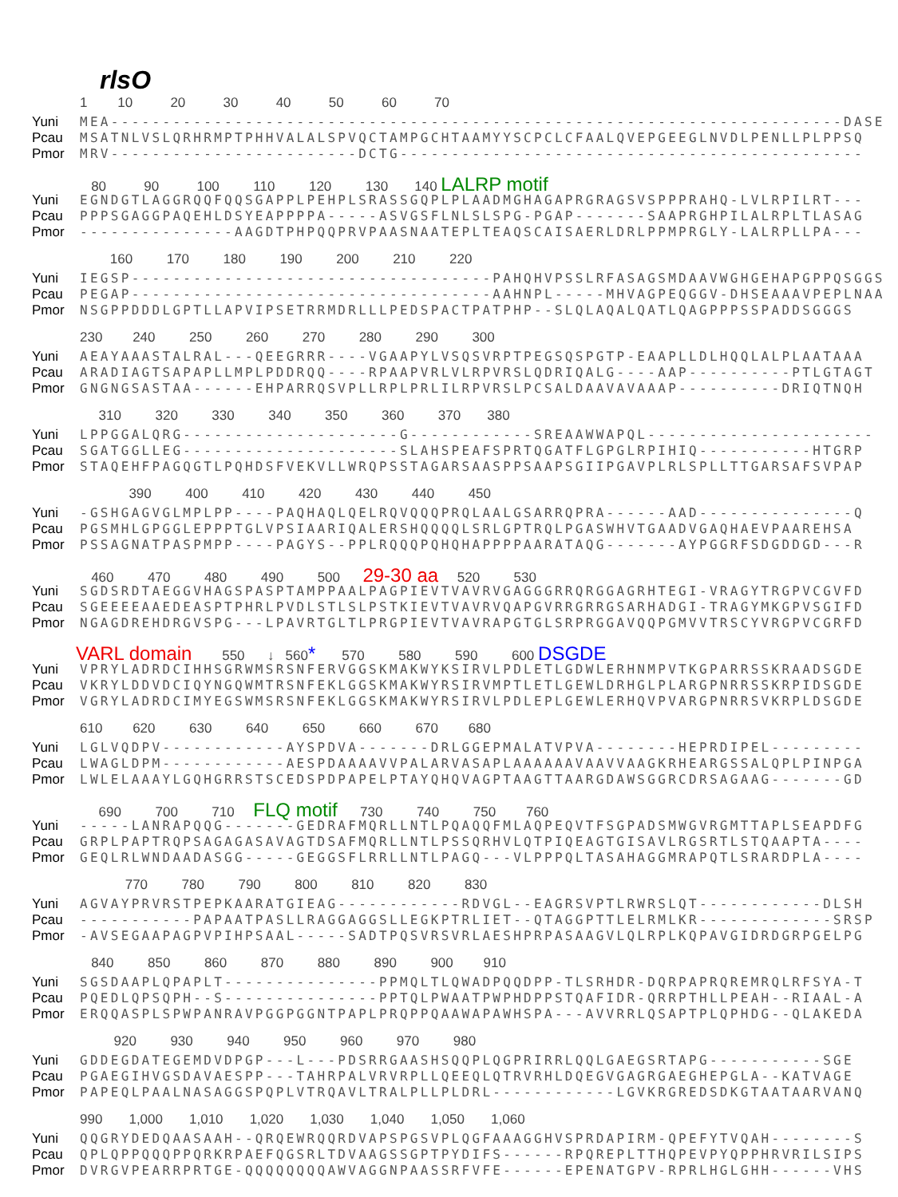rlsO
1 10 20 30 40 50 60 70
Yuni MEA-----------------------------------------------------------------------DASE
Pcau MSATNLVSLQRHRMPTPHHVALALSPVQCTAMPGCHTAAMYYSCPCLCFAALQVEPGEEGLNVDLPENLLPLPPSQ
Pmor MRV------------------------DCTG---------------------------------------------
80 90 100 110 120 130 140 LALRP motif
Yuni EGNDGTLAGGRQQFQQSGAPPLPEHPLSRASSGQPLPLAADMGHAGAPRGRAGSVSPPPRAHQ-LVLRPILRT---
Pcau PPPSGAGGPAQEHLDSYEAPPPPA-----ASVGSFLNLSLSPG-PGAP-------SAAPRGHPILALRPLTLASAG
Pmor ---------------AAGDTPHPQQPRVPAASNAATEPLTEAQSCAISAERLDRLPPMPRGLY-LALRPLLPA---
160 170 180 190 200 210 220
Yuni IEGSP-----------------------------------PAHQHVPSSLRFASAGSMDAAVWGHGEHAPGPPQSGGS
Pcau PEGAP-----------------------------------AAHNPL-----MHVAGPEQGGV-DHSEAAAVPEPLNAA
Pmor NSGPPDDDLGPTLLAPVIPSETRRMDRLLLPEDSPACTPATPHP--SLQLAQALQATLQAGPPPSSPADDSGGGS
230 240 250 260 270 280 290 300
Yuni AEAYAAASTALRAL---QEEGRRR----VGAAPYLVSQSVRPTPEGSQSPGTP-EAAPLLDLHQQLALPLAATAAA
Pcau ARADIAGTSAPAPLLMPLPDDRQQ----RPAAPVRLVLRPVRSLQDRIQALG----AAP----------PTLGTAGT
Pmor GNGNGSASTAA------EHPARRQSVPLLRPLPRLILRPVRSLPCSALDAAVAVAAAP----------DRIQTNQH
310 320 330 340 350 360 370 380
Yuni LPPGGALQRG---------------------G------------SREAAWWAPQL----------------------
Pcau SGATGGLLEG---------------------SLAHSPEAFSPRTQGATFLGPGLRPIHIQ-----------HTGRP
Pmor STAQEHFPAGQGTLPQHDSFVEKVLLWRQPSSTAGARSAASPPSAAPSGIIPGAVPLRLSPLLTTGARSAFSVPAP
390 400 410 420 430 440 450
Yuni -GSHGAGVGLMPLPP----PAQHAQLQELRQVQQQPRQLAALGSARRQPRA------AAD---------------Q
Pcau PGSMHLGPGGLEPPPTGLVPSIAARIQALERSHQQQQLSRLGPTRQLPGASWHVTGAADVGAQHAEVPAAREHSA
Pmor PSSAGNATPASPMPP----PAGYS--PPLRQQQPQHQHAPPPPAARATAQG-------AYPGGRFSDGDDGD---R
460 470 480 490 500 29-30 aa 520 530
Yuni SGDSRDTAEGGVHAGSPASPTAMPPAALPAGPIEVTVAVRVGAGGGRRQRGGAGRHTEGI-VRAGYTRGPVCGVFD
Pcau SGEEEEAAEDEASPTPHRLPVDLSTLSLPSTKIEVTVAVRVQAPGVRRGRRGSARHADGI-TRAGYMKGPVSGIFD
Pmor NGAGDREHDRGVSPG---LPAVRTGLTLPRGPIEVTVAVRAPGTGLSRPRGGAVQQPGMVVTRSCYVRGPVCGRFD
VARL domain 550 ↓ 560* 570 580 590 600 DSGDE
Yuni VPRYLADRDCIHHSGRWMSRSNFERVGGSKMAKWYKSIRVLPDLETLGDWLERHNMPVTKGPARRSSKRAADSGDE
Pcau VKRYLDDVDCIQYNGQWMTRSNFEKLGGSKMAKWYRSIRVMPTLETLGEWLDRHGLPLARGPNRRSSKRPIDSGDE
Pmor VGRYLADRDCIMYEGSWMSRSNFEKLGGSKMAKWYRSIRVLPDLEPLGEWLERHQVPVARGPNRRSVKRPLDSGDE
610 620 630 640 650 660 670 680
Yuni LGLVQDPV------------AYSPDVA-------DRLGGEPMALATVPVA--------HEPRDIPEL---------
Pcau LWAGLDPM------------AESPDAAAAVVPALARVASAPLAAAAAAVAAVVAAGKRHEARGSSALQPLPINPGA
Pmor LWLELAAAYLGQHGRRSTSCEDSPDPAPELPTAYQHQVAGPTAAGTTAARGDAWSGGRCDRSAGAAG-------GD
690 700 710 FLQ motif 730 740 750 760
Yuni -----LANRAPQQG-------GEDRAFMQRLLNTLPQAQQFMLAQPEQVTFSGPADSMWGVRGMTTAPLSEAPDFG
Pcau GRPLPAPTRQPSAGAGASAVAGTDSAFMQRLLNTLPSSQRHVLQTPIQEAGTGISAVLRGSRTLSTQAAPTA----
Pmor GEQLRLWNDAADASGG-----GEGGSFLRRLLNTLPAGQ---VLPPPQLTASAHAGGMRAPQTLSRARDPLA----
770 780 790 800 810 820 830
Yuni AGVAYPRVRSTPEPKAARATGIEAG------------RDVGL--EAGRSVPTLRWRSLQT------------DLSH
Pcau -----------PAPAATPASLLRAGGAGGSLLEGKPTRLIET--QTAGGPTTLELRMLKR-------------SRSP
Pmor -AVSEGAAPAGPVPIHPSAAL-----SADTPQSVRSVRLAESHPRPASAAGVLQLRPLKQPAVGIDRDGRPGELPG
840 850 860 870 880 890 900 910
Yuni SGSDAAPLQPAPLT---------------PPMQLTLQWADPQQDPP-TLSRHDR-DQRPAPRQREMRQLRFSYA-T
Pcau PQEDLQPSQPH--S---------------PPTQLPWAATPWPHDPPSTQAFIDR-QRRPTHLLPEAH--RIAAL-A
Pmor ERQQASPLSPWPANRAVPGGPGGNTPAPLPRQPPQAAWAPAWHSPA---AVVRRLQSAPTPLQPHDG--QLAKEDA
920 930 940 950 960 970 980
Yuni GDDEGDATEGEMDVDPGP---L---PDSRRGAASHSQQPLQGPRIRRLQQLGAEGSRTAPG-----------SGE
Pcau PGAEGIHVGSDAVAESPP---TAHRPALVRVRPLLQEEQLQTRVRHLDQEGVGAGRGAEGHEPGLA--KATVAGE
Pmor PAPEQLPAALNASAGGSPQPLVTRQAVLTRALPLLPLDRL------------LGVKRGREDSDKGTAATAARVANQ
990 1,000 1,010 1,020 1,030 1,040 1,050 1,060
Yuni QQGRYDEDQAASAAH--QRQEWRQQRDVAPSPGSVPLQGFAAAGGHVSPRDAPIRM-QPEFYTVQAH--------S
Pcau QPLQPPQQQPPQRKRPAEFQGSRLTDVAAGSSGPTPYDIFS------RPQREPLTTHQPEVPYQPPHRVRILSIPS
Pmor DVRGVPEARRPRTGE-QQQQQQQQAWVAGGNPAASSRFVFE------EPENATGPV-RPRLHGLGHH------VHS